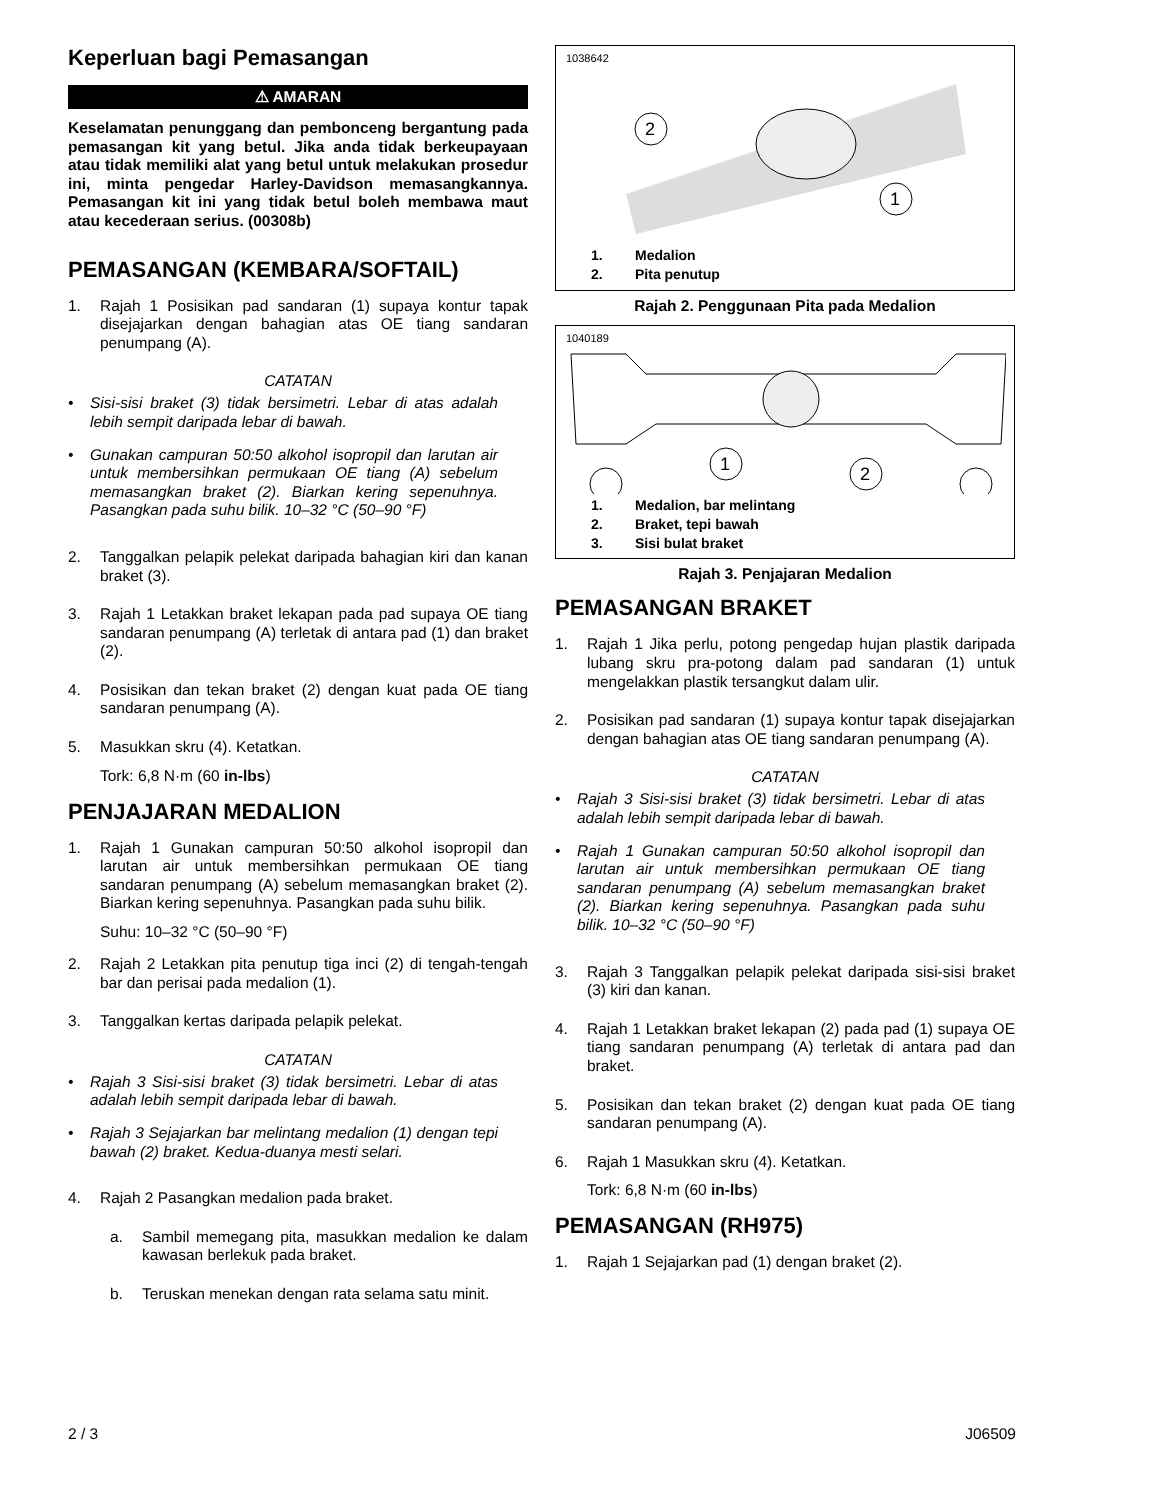Keperluan bagi Pemasangan
⚠ AMARAN
Keselamatan penunggang dan pembonceng bergantung pada pemasangan kit yang betul. Jika anda tidak berkeupayaan atau tidak memiliki alat yang betul untuk melakukan prosedur ini, minta pengedar Harley-Davidson memasangkannya. Pemasangan kit ini yang tidak betul boleh membawa maut atau kecederaan serius. (00308b)
PEMASANGAN (KEMBARA/SOFTAIL)
1. Rajah 1 Posisikan pad sandaran (1) supaya kontur tapak disejajarkan dengan bahagian atas OE tiang sandaran penumpang (A).
CATATAN
• Sisi-sisi braket (3) tidak bersimetri. Lebar di atas adalah lebih sempit daripada lebar di bawah.
• Gunakan campuran 50:50 alkohol isopropil dan larutan air untuk membersihkan permukaan OE tiang (A) sebelum memasangkan braket (2). Biarkan kering sepenuhnya. Pasangkan pada suhu bilik. 10–32 °C (50–90 °F)
2. Tanggalkan pelapik pelekat daripada bahagian kiri dan kanan braket (3).
3. Rajah 1 Letakkan braket lekapan pada pad supaya OE tiang sandaran penumpang (A) terletak di antara pad (1) dan braket (2).
4. Posisikan dan tekan braket (2) dengan kuat pada OE tiang sandaran penumpang (A).
5. Masukkan skru (4). Ketatkan.
Tork: 6,8 N·m (60 in-lbs)
PENJAJARAN MEDALION
1. Rajah 1 Gunakan campuran 50:50 alkohol isopropil dan larutan air untuk membersihkan permukaan OE tiang sandaran penumpang (A) sebelum memasangkan braket (2). Biarkan kering sepenuhnya. Pasangkan pada suhu bilik.
Suhu: 10–32 °C (50–90 °F)
2. Rajah 2 Letakkan pita penutup tiga inci (2) di tengah-tengah bar dan perisai pada medalion (1).
3. Tanggalkan kertas daripada pelapik pelekat.
CATATAN
• Rajah 3 Sisi-sisi braket (3) tidak bersimetri. Lebar di atas adalah lebih sempit daripada lebar di bawah.
• Rajah 3 Sejajarkan bar melintang medalion (1) dengan tepi bawah (2) braket. Kedua-duanya mesti selari.
4. Rajah 2 Pasangkan medalion pada braket.
a. Sambil memegang pita, masukkan medalion ke dalam kawasan berlekuk pada braket.
b. Teruskan menekan dengan rata selama satu minit.
1038642
2
1
1. Medalion
2. Pita penutup
Rajah 2. Penggunaan Pita pada Medalion
1040189
1
2
1. Medalion, bar melintang
2. Braket, tepi bawah
3. Sisi bulat braket
Rajah 3. Penjajaran Medalion
PEMASANGAN BRAKET
1. Rajah 1 Jika perlu, potong pengedap hujan plastik daripada lubang skru pra-potong dalam pad sandaran (1) untuk mengelakkan plastik tersangkut dalam ulir.
2. Posisikan pad sandaran (1) supaya kontur tapak disejajarkan dengan bahagian atas OE tiang sandaran penumpang (A).
CATATAN
• Rajah 3 Sisi-sisi braket (3) tidak bersimetri. Lebar di atas adalah lebih sempit daripada lebar di bawah.
• Rajah 1 Gunakan campuran 50:50 alkohol isopropil dan larutan air untuk membersihkan permukaan OE tiang sandaran penumpang (A) sebelum memasangkan braket (2). Biarkan kering sepenuhnya. Pasangkan pada suhu bilik. 10–32 °C (50–90 °F)
3. Rajah 3 Tanggalkan pelapik pelekat daripada sisi-sisi braket (3) kiri dan kanan.
4. Rajah 1 Letakkan braket lekapan (2) pada pad (1) supaya OE tiang sandaran penumpang (A) terletak di antara pad dan braket.
5. Posisikan dan tekan braket (2) dengan kuat pada OE tiang sandaran penumpang (A).
6. Rajah 1 Masukkan skru (4). Ketatkan.
Tork: 6,8 N·m (60 in-lbs)
PEMASANGAN (RH975)
1. Rajah 1 Sejajarkan pad (1) dengan braket (2).
2 / 3 J06509